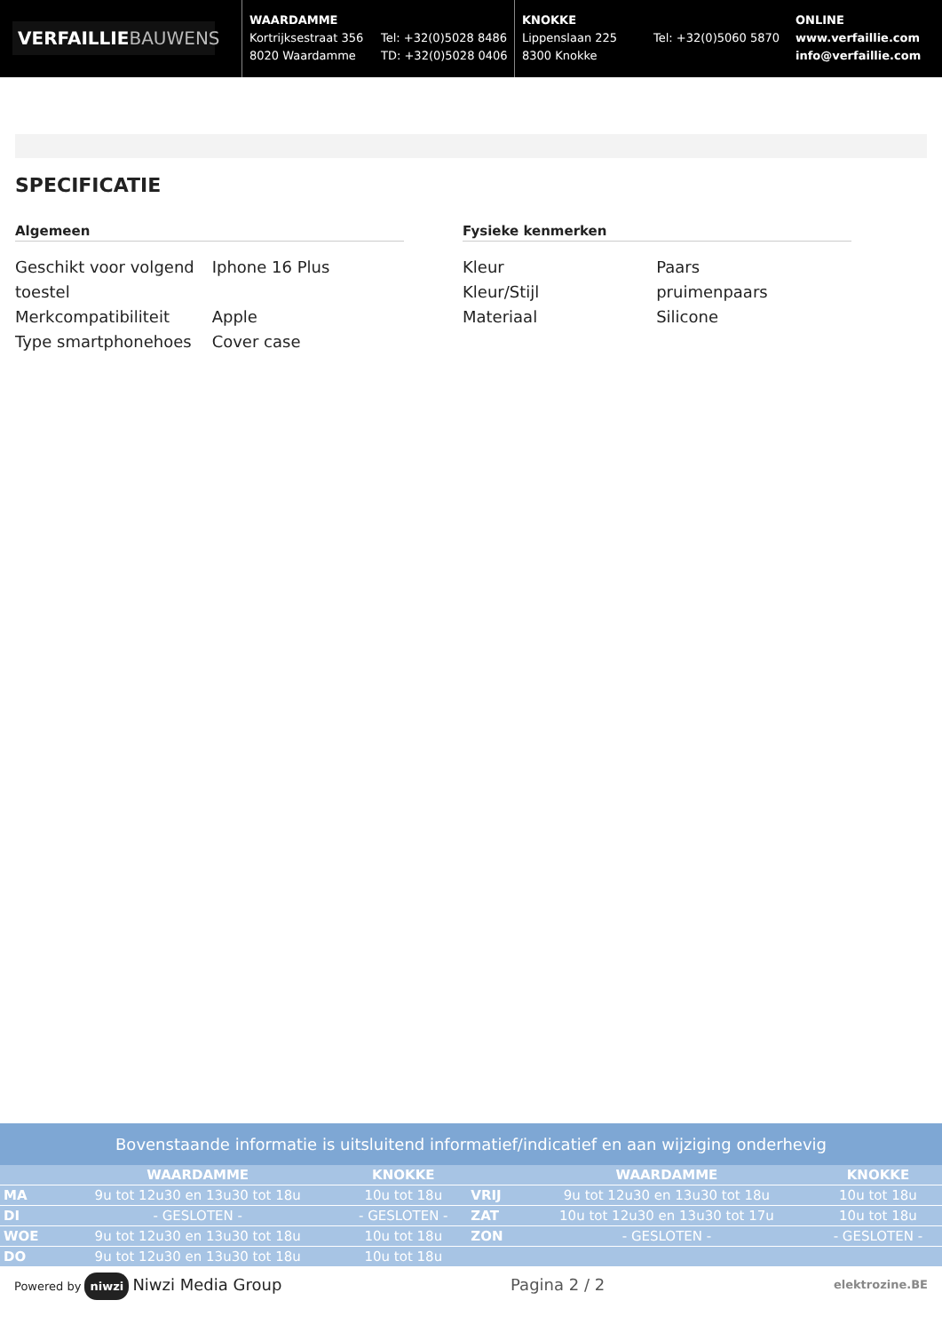VERFAILLIEBAUWENS
WAARDAMME
Kortrijksestraat 356
8020 Waardamme
Tel: +32(0)5028 8486
TD: +32(0)5028 0406
KNOKKE
Lippenslaan 225
8300 Knokke
Tel: +32(0)5060 5870
ONLINE
www.verfaillie.com
info@verfaillie.com
SPECIFICATIE
Algemeen
| Geschikt voor volgend toestel | Iphone 16 Plus |
| Merkcompatibiliteit | Apple |
| Type smartphonehoes | Cover case |
Fysieke kenmerken
| Kleur | Paars |
| Kleur/Stijl | pruimenpaars |
| Materiaal | Silicone |
Bovenstaande informatie is uitsluitend informatief/indicatief en aan wijziging onderhevig
| | WAARDAMME | KNOKKE | | WAARDAMME | KNOKKE |
| --- | --- | --- | --- | --- | --- |
| MA | 9u tot 12u30 en 13u30 tot 18u | 10u tot 18u | VRIJ | 9u tot 12u30 en 13u30 tot 18u | 10u tot 18u |
| DI | - GESLOTEN - | - GESLOTEN - | ZAT | 10u tot 12u30 en 13u30 tot 17u | 10u tot 18u |
| WOE | 9u tot 12u30 en 13u30 tot 18u | 10u tot 18u | ZON | - GESLOTEN - | - GESLOTEN - |
| DO | 9u tot 12u30 en 13u30 tot 18u | 10u tot 18u | | | |
Powered by niwzi Niwzi Media Group
Pagina 2 / 2
elektrozine.BE